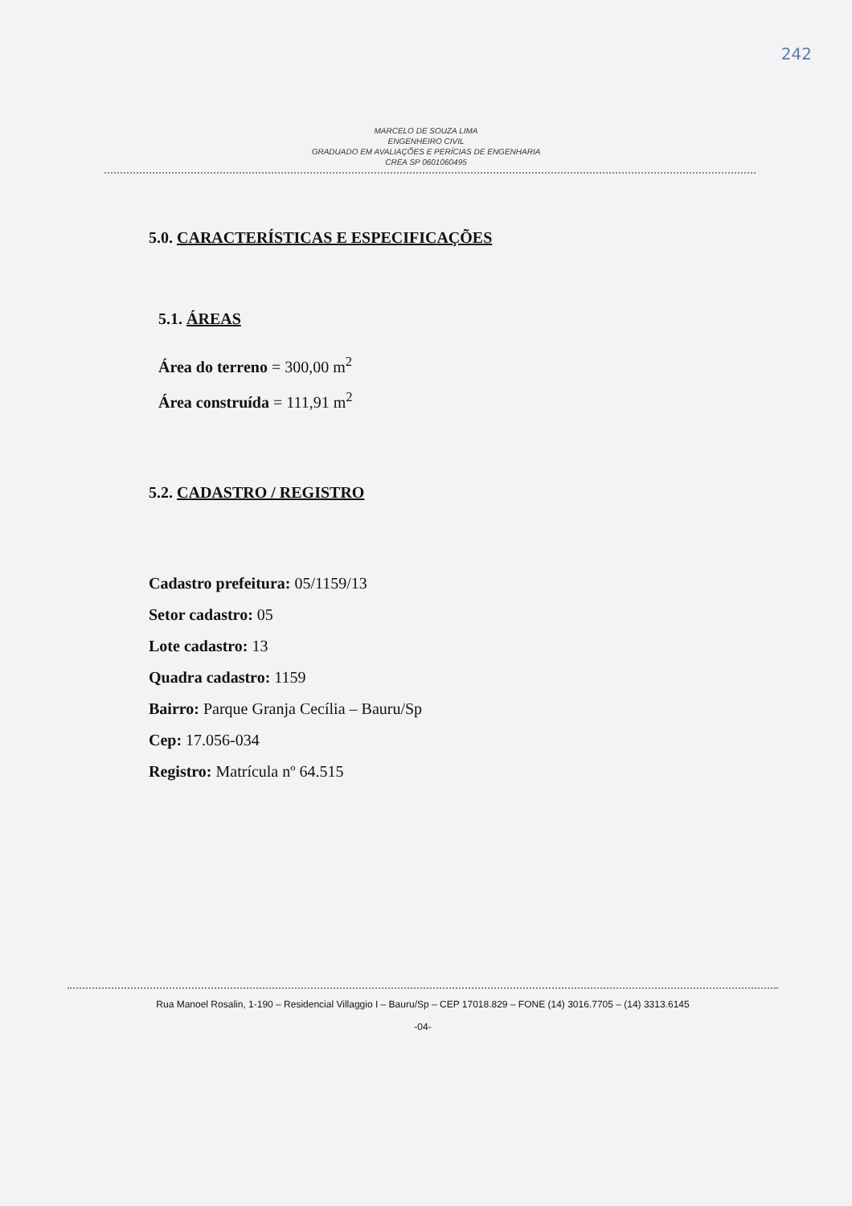242
MARCELO DE SOUZA LIMA
ENGENHEIRO CIVIL
GRADUADO EM AVALIAÇÕES E PERÍCIAS DE ENGENHARIA
CREA SP 0601060495
5.0. CARACTERÍSTICAS E ESPECIFICAÇÕES
5.1. ÁREAS
Área do terreno = 300,00 m<sup>2</sup>
Área construída = 111,91 m<sup>2</sup>
5.2. CADASTRO / REGISTRO
Cadastro prefeitura: 05/1159/13
Setor cadastro: 05
Lote cadastro: 13
Quadra cadastro: 1159
Bairro: Parque Granja Cecília – Bauru/Sp
Cep: 17.056-034
Registro: Matrícula nº 64.515
Rua Manoel Rosalin, 1-190 – Residencial Villaggio I – Bauru/Sp – CEP 17018.829 – FONE (14) 3016.7705 – (14) 3313.6145
-04-